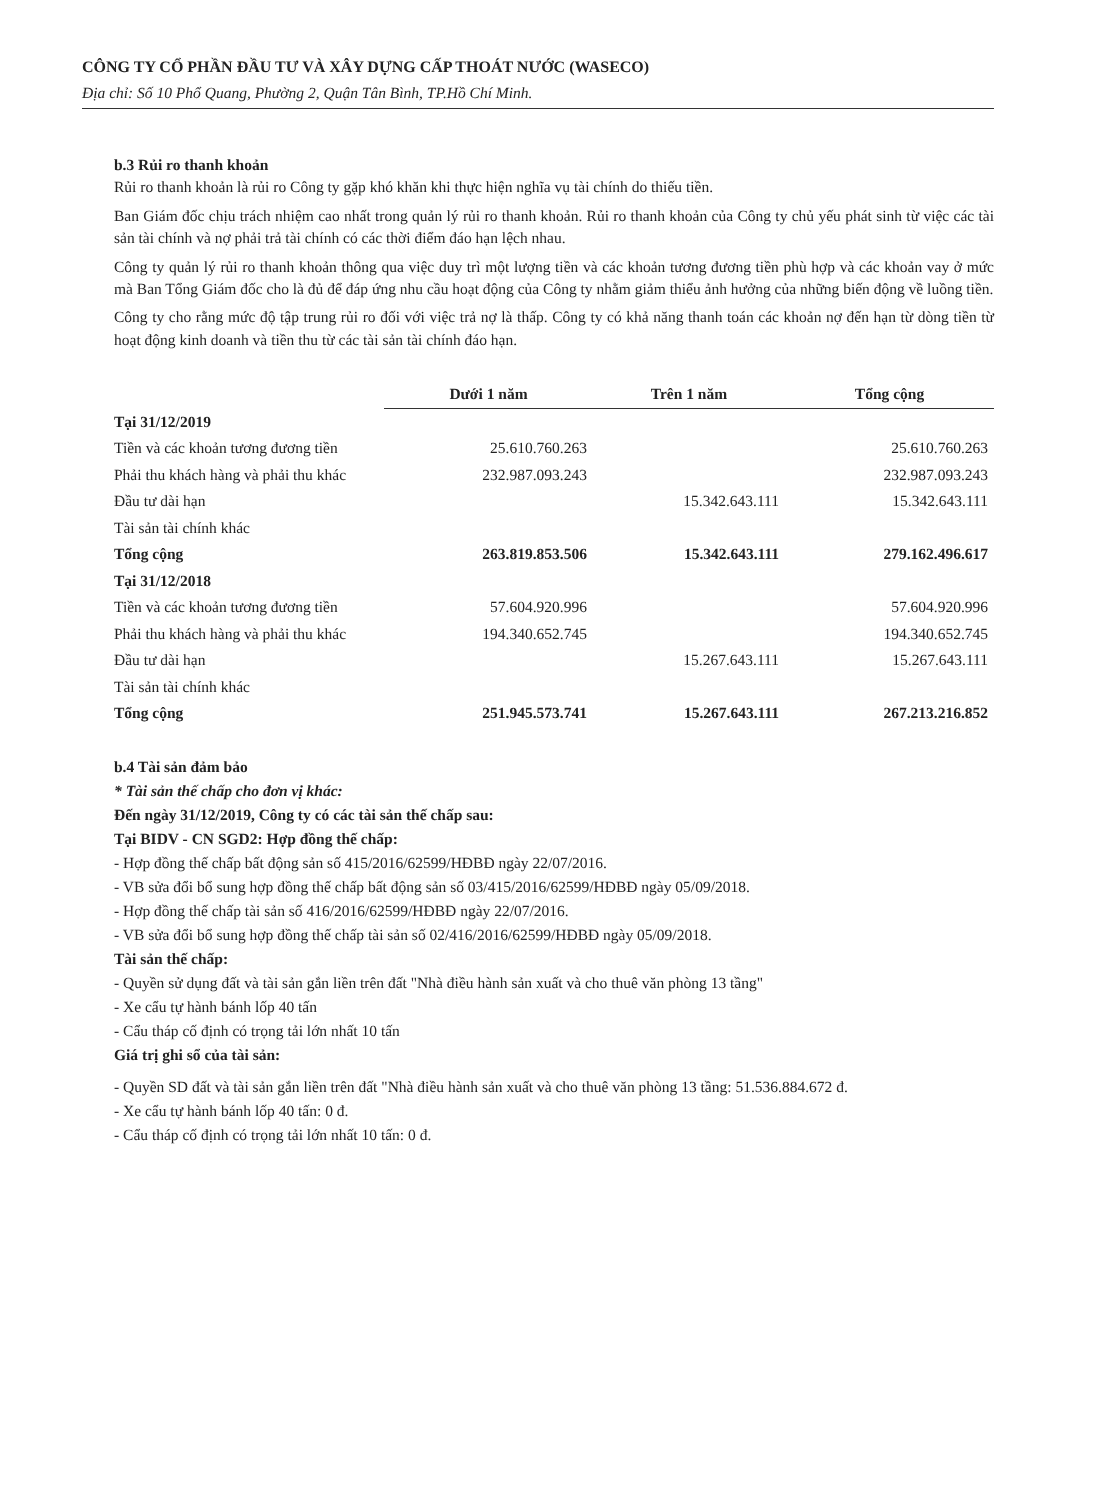CÔNG TY CỔ PHẦN ĐẦU TƯ VÀ XÂY DỰNG CẤP THOÁT NƯỚC (WASECO)
Địa chỉ: Số 10 Phổ Quang, Phường 2, Quận Tân Bình, TP.Hồ Chí Minh.
b.3 Rủi ro thanh khoản
Rủi ro thanh khoản là rủi ro Công ty gặp khó khăn khi thực hiện nghĩa vụ tài chính do thiếu tiền.
Ban Giám đốc chịu trách nhiệm cao nhất trong quản lý rủi ro thanh khoản. Rủi ro thanh khoản của Công ty chủ yếu phát sinh từ việc các tài sản tài chính và nợ phải trả tài chính có các thời điểm đáo hạn lệch nhau.
Công ty quản lý rủi ro thanh khoản thông qua việc duy trì một lượng tiền và các khoản tương đương tiền phù hợp và các khoản vay ở mức mà Ban Tổng Giám đốc cho là đủ để đáp ứng nhu cầu hoạt động của Công ty nhằm giảm thiểu ảnh hưởng của những biến động về luồng tiền.
Công ty cho rằng mức độ tập trung rủi ro đối với việc trả nợ là thấp. Công ty có khả năng thanh toán các khoản nợ đến hạn từ dòng tiền từ hoạt động kinh doanh và tiền thu từ các tài sản tài chính đáo hạn.
| | Dưới 1 năm | Trên 1 năm | Tổng cộng |
| Tại 31/12/2019 | | | |
| Tiền và các khoản tương đương tiền | 25.610.760.263 | | 25.610.760.263 |
| Phải thu khách hàng và phải thu khác | 232.987.093.243 | | 232.987.093.243 |
| Đầu tư dài hạn | | 15.342.643.111 | 15.342.643.111 |
| Tài sản tài chính khác | | | |
| Tổng cộng | 263.819.853.506 | 15.342.643.111 | 279.162.496.617 |
| Tại 31/12/2018 | | | |
| Tiền và các khoản tương đương tiền | 57.604.920.996 | | 57.604.920.996 |
| Phải thu khách hàng và phải thu khác | 194.340.652.745 | | 194.340.652.745 |
| Đầu tư dài hạn | | 15.267.643.111 | 15.267.643.111 |
| Tài sản tài chính khác | | | |
| Tổng cộng | 251.945.573.741 | 15.267.643.111 | 267.213.216.852 |
b.4 Tài sản đảm bảo
* Tài sản thế chấp cho đơn vị khác:
Đến ngày 31/12/2019, Công ty có các tài sản thế chấp sau:
Tại BIDV - CN SGD2: Hợp đồng thế chấp:
- Hợp đồng thế chấp bất động sản số 415/2016/62599/HĐBĐ ngày 22/07/2016.
- VB sửa đổi bổ sung hợp đồng thế chấp bất động sản số 03/415/2016/62599/HĐBĐ ngày 05/09/2018.
- Hợp đồng thế chấp tài sản số 416/2016/62599/HĐBĐ ngày 22/07/2016.
- VB sửa đổi bổ sung hợp đồng thế chấp tài sản số 02/416/2016/62599/HĐBĐ ngày 05/09/2018.
Tài sản thế chấp:
- Quyền sử dụng đất và tài sản gắn liền trên đất "Nhà điều hành sản xuất và cho thuê văn phòng 13 tầng"
- Xe cẩu tự hành bánh lốp 40 tấn
- Cẩu tháp cố định có trọng tải lớn nhất 10 tấn
Giá trị ghi sổ của tài sản:
- Quyền SD đất và tài sản gắn liền trên đất "Nhà điều hành sản xuất và cho thuê văn phòng 13 tầng: 51.536.884.672 đ.
- Xe cẩu tự hành bánh lốp 40 tấn: 0 đ.
- Cẩu tháp cố định có trọng tải lớn nhất 10 tấn: 0 đ.